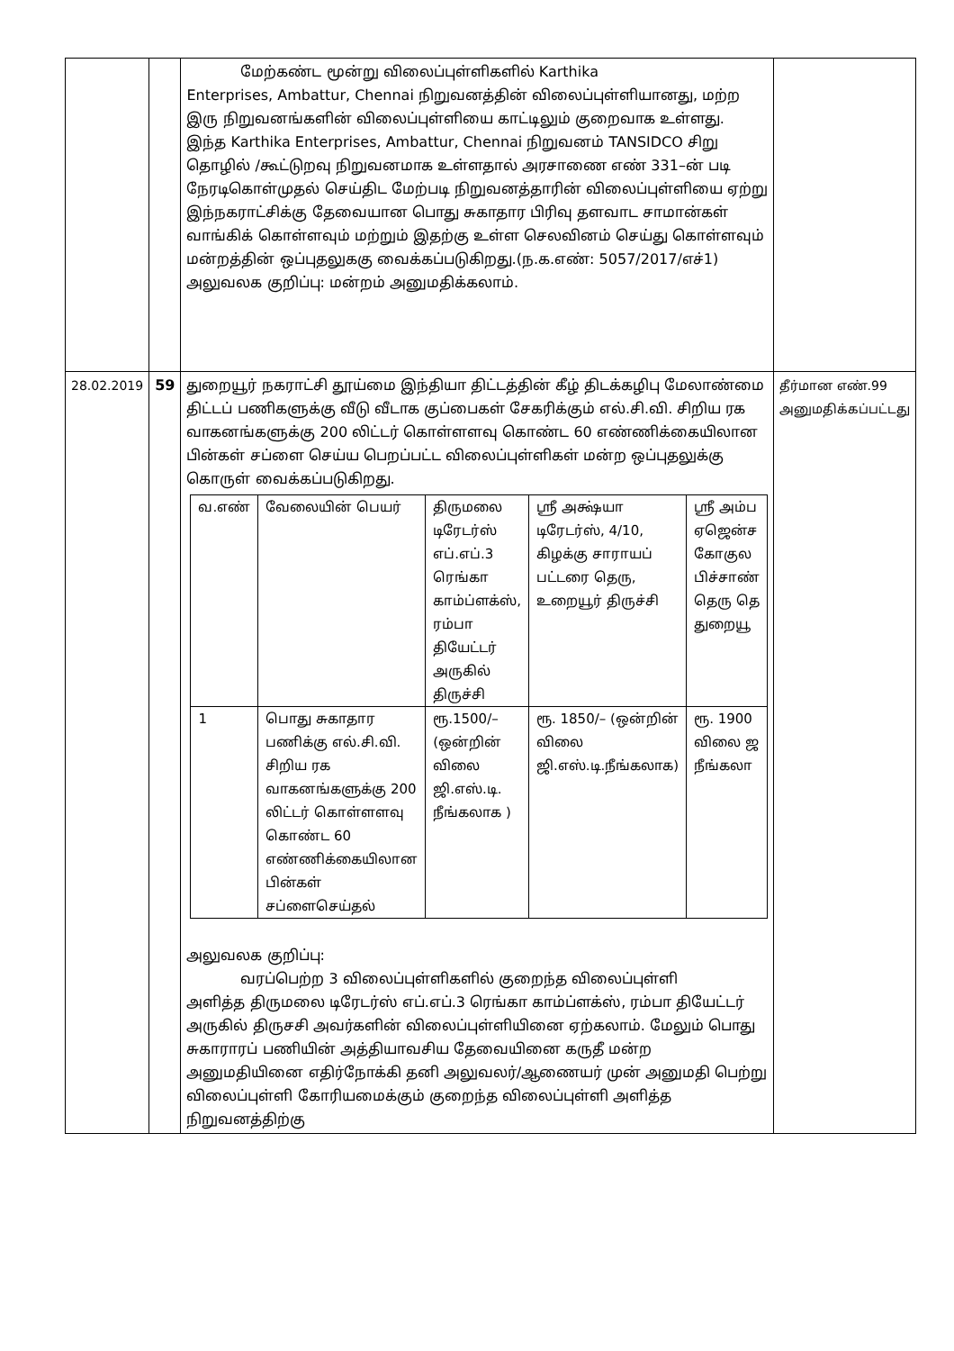| | | மேற்கண்ட மூன்று விலைப்புள்ளிகளில் Karthika Enterprises, Ambattur, Chennai நிறுவனத்தின் விலைப்புள்ளியானது, மற்ற இரு நிறுவனங்களின் விலைப்புள்ளியை காட்டிலும் குறைவாக உள்ளது. இந்த Karthika Enterprises, Ambattur, Chennai நிறுவனம் TANSIDCO சிறு தொழில் /கூட்டுறவு நிறுவனமாக உள்ளதால் அரசாணை எண் 331–ன் படி நேரடிகொள்முதல் செய்திட மேற்படி நிறுவனத்தாரின் விலைப்புள்ளியை ஏற்று இந்நகராட்சிக்கு தேவையான பொது சுகாதார பிரிவு தளவாட சாமான்கள் வாங்கிக் கொள்ளவும் மற்றும் இதற்கு உள்ள செலவினம் செய்து கொள்ளவும் மன்றத்தின் ஒப்புதலுககு வைக்கப்படுகிறது.(ந.க.எண்: 5057/2017/எச்1) அலுவலக குறிப்பு: மன்றம் அனுமதிக்கலாம். | |
| 28.02.2019 | 59 | துறையூர் நகராட்சி தூய்மை இந்தியா திட்டத்தின் கீழ் திடக்கழிபு மேலாண்மை திட்டப் பணிகளுக்கு வீடு வீடாக குப்பைகள் சேகரிக்கும் எல்.சி.வி. சிறிய ரக வாகனங்களுக்கு 200 லிட்டர் கொள்ளளவு கொண்ட 60 எண்ணிக்கையிலான பின்கள் சப்ளை செய்ய பெறப்பட்ட விலைப்புள்ளிகள் மன்ற ஒப்புதலுக்கு கொருள் வைக்கப்படுகிறது. / வ.எண் / வேலையின் பெயர் / திருமலை டிரேடர்ஸ் எப்.எப்.3 ரெங்கா காம்ப்ளக்ஸ், ரம்பா தியேட்டர் அருகில் திருச்சி / ஸ்ரீ அக்ஷ்யா டிரேடர்ஸ், 4/10, கிழக்கு சாராயப் பட்டரை தெரு, உறையூர் திருச்சி / ஸ்ரீ அம்ப ஏஜென்ச கோகுல பிச்சாண் தெரு தெ துறையூ / / 1 / பொது சுகாதார பணிக்கு எல்.சி.வி. சிறிய ரக வாகனங்களுக்கு 200 லிட்டர் கொள்ளளவு கொண்ட 60 எண்ணிக்கையிலான பின்கள் சப்ளைசெய்தல் / ரூ.1500/– (ஒன்றின் விலை ஜி.எஸ்.டி. நீங்கலாக ) / ரூ. 1850/– (ஒன்றின் விலை ஜி.எஸ்.டி.நீங்கலாக) / ரூ. 1900 விலை ஜ நீங்கலா / அலுவலக குறிப்பு: வரப்பெற்ற 3 விலைப்புள்ளிகளில் குறைந்த விலைப்புள்ளி அளித்த திருமலை டிரேடர்ஸ் எப்.எப்.3 ரெங்கா காம்ப்ளக்ஸ், ரம்பா தியேட்டர் அருகில் திருசசி அவர்களின் விலைப்புள்ளியினை ஏற்கலாம். மேலும் பொது சுகாராரப் பணியின் அத்தியாவசிய தேவையினை கருதீ மன்ற அனுமதியினை எதிர்நோக்கி தனி அலுவலர்/ஆணையர் முன் அனுமதி பெற்று விலைப்புள்ளி கோரியமைக்கும் குறைந்த விலைப்புள்ளி அளித்த நிறுவனத்திற்கு | தீர்மான எண்.99 அனுமதிக்கப்பட்டது |